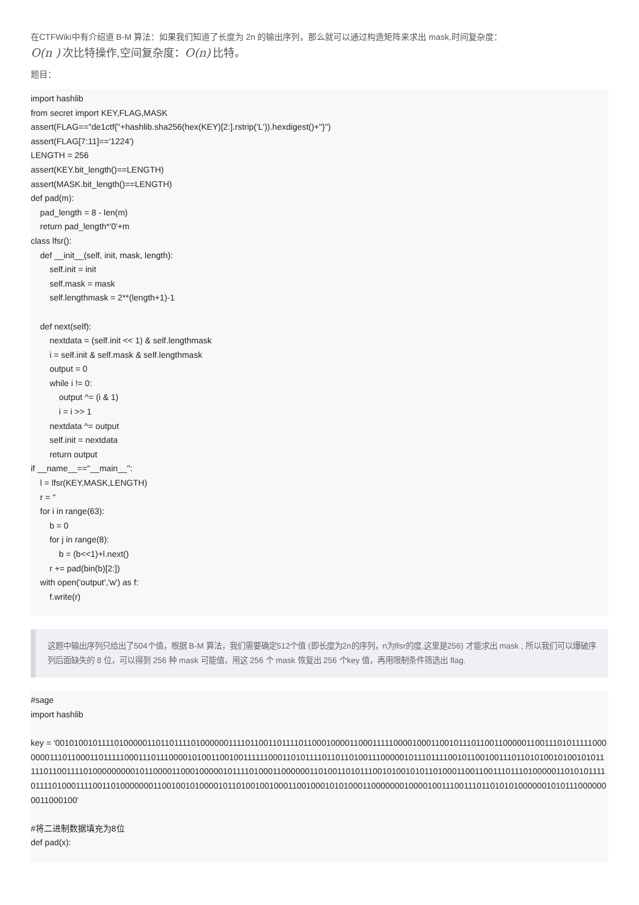在CTFWiki中有介绍道 B-M 算法：如果我们知道了长度为 2n 的输出序列，那么就可以通过构造矩阵来求出 mask,时间复杂度：
O(n ) 次比特操作,空间复杂度：O(n) 比特。
题目：
import hashlib
from secret import KEY,FLAG,MASK
assert(FLAG=="de1ctf{"+hashlib.sha256(hex(KEY)[2:].rstrip('L')).hexdigest()+"}")
assert(FLAG[7:11]=='1224')
LENGTH = 256
assert(KEY.bit_length()==LENGTH)
assert(MASK.bit_length()==LENGTH)
def pad(m):
    pad_length = 8 - len(m)
    return pad_length*'0'+m
class lfsr():
    def __init__(self, init, mask, length):
        self.init = init
        self.mask = mask
        self.lengthmask = 2**(length+1)-1

    def next(self):
        nextdata = (self.init << 1) & self.lengthmask
        i = self.init & self.mask & self.lengthmask
        output = 0
        while i != 0:
            output ^= (i & 1)
            i = i >> 1
        nextdata ^= output
        self.init = nextdata
        return output
if __name__=="__main__":
    l = lfsr(KEY,MASK,LENGTH)
    r = ''
    for i in range(63):
        b = 0
        for j in range(8):
            b = (b<<1)+l.next()
        r += pad(bin(b)[2:])
    with open('output','w') as f:
        f.write(r)
这题中输出序列只给出了504个值，根据 B-M 算法，我们需要确定512个值 (即长度为2n的序列，n为lfsr的度,这里是256) 才能求出 mask , 所以我们可以爆破序列后面缺失的 8 位，可以得到 256 种 mask 可能值，用这 256 个 mask 恢复出 256 个key 值，再用限制条件筛选出 flag.
#sage
import hashlib

key = '001010010111101000001101101111010000001111011001101111011000100001100011111000010001100101110110011000001100111010111110000000111011000110111110001110111000010100110010011111100011010111101101101001110000010111011110010110010011101101010010100101011111011001111010000000001011000011000100000101111010001100000011010011010111001010010101101000110011001110111010000011010101111011110100011110011010000000110010010100001011010010010001100100010101000110000000100001001110011101101010100000010101110000000011000100'

#将二进制数据填充为8位
def pad(x):